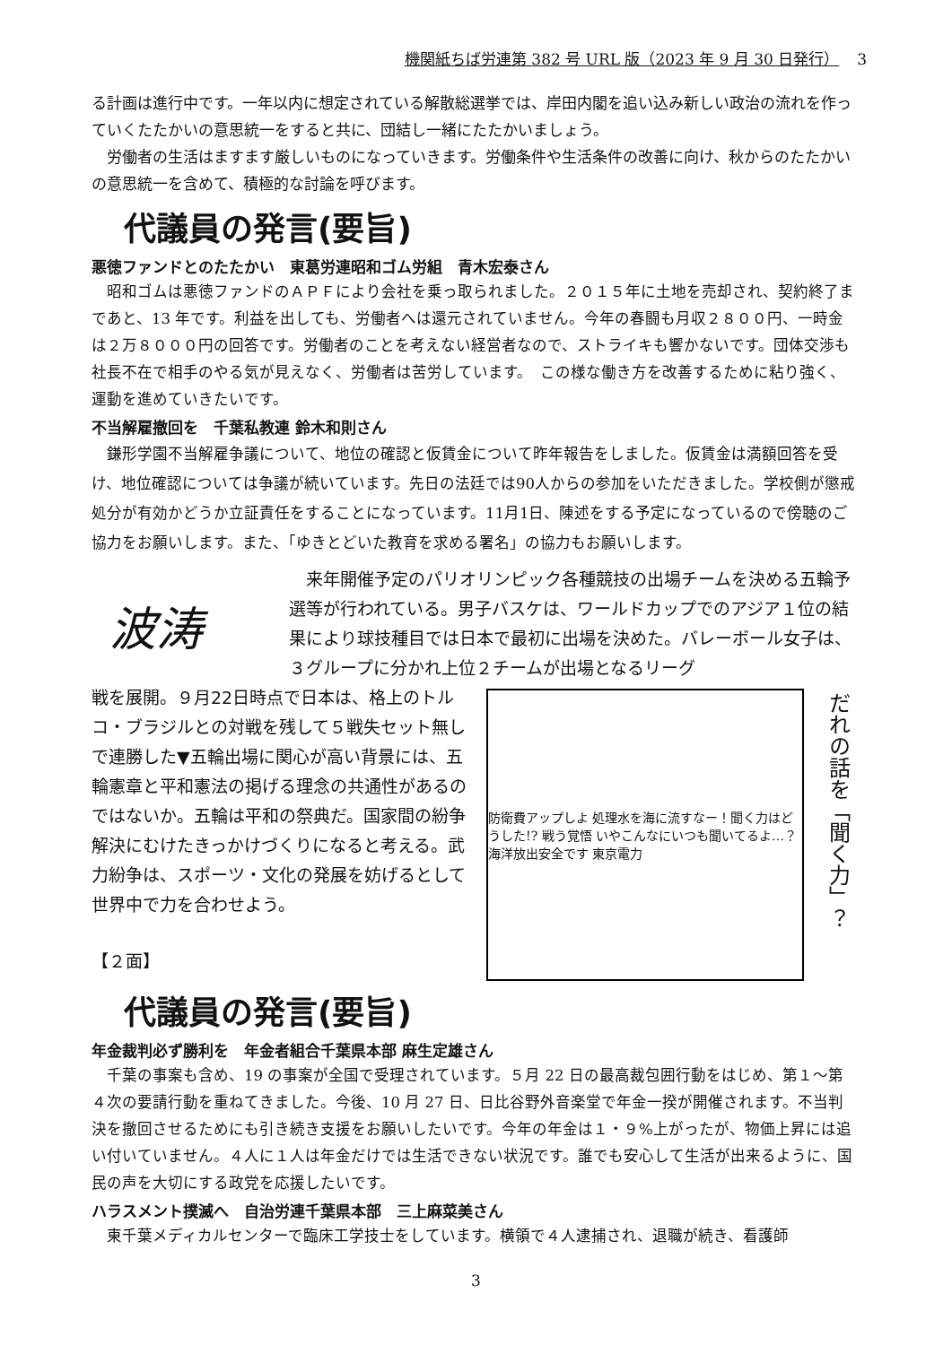機関紙ちば労連第 382 号 URL 版（2023 年 9 月 30 日発行） 3
る計画は進行中です。一年以内に想定されている解散総選挙では、岸田内閣を追い込み新しい政治の流れを作っていくたたかいの意思統一をすると共に、団結し一緒にたたかいましょう。
　労働者の生活はますます厳しいものになっていきます。労働条件や生活条件の改善に向け、秋からのたたかいの意思統一を含めて、積極的な討論を呼びます。
代議員の発言(要旨)
悪徳ファンドとのたたかい　東葛労連昭和ゴム労組　青木宏泰さん
　昭和ゴムは悪徳ファンドのＡＰＦにより会社を乗っ取られました。２０１５年に土地を売却され、契約終了まであと、13 年です。利益を出しても、労働者へは還元されていません。今年の春闘も月収２８００円、一時金は２万８０００円の回答です。労働者のことを考えない経営者なので、ストライキも響かないです。団体交渉も社長不在で相手のやる気が見えなく、労働者は苦労しています。　この様な働き方を改善するために粘り強く、運動を進めていきたいです。
不当解雇撤回を　千葉私教連 鈴木和則さん
　鎌形学園不当解雇争議について、地位の確認と仮賃金について昨年報告をしました。仮賃金は満額回答を受け、地位確認については争議が続いています。先日の法廷では90人からの参加をいただきました。学校側が懲戒処分が有効かどうか立証責任をすることになっています。11月1日、陳述をする予定になっているので傍聴のご協力をお願いします。また、「ゆきとどいた教育を求める署名」の協力もお願いします。
波涛
　来年開催予定のパリオリンピック各種競技の出場チームを決める五輪予選等が行われている。男子バスケは、ワールドカップでのアジア１位の結果により球技種目では日本で最初に出場を決めた。バレーボール女子は、３グループに分かれ上位２チームが出場となるリーグ
戦を展開。９月22日時点で日本は、格上のトルコ・ブラジルとの対戦を残して５戦失セット無しで連勝した▼五輪出場に関心が高い背景には、五輪憲章と平和憲法の掲げる理念の共通性があるのではないか。五輪は平和の祭典だ。国家間の紛争解決にむけたきっかけづくりになると考える。武力紛争は、スポーツ・文化の発展を妨げるとして世界中で力を合わせよう。
【２面】
防衛費アップしよ 処理水を海に流すなー！聞く力はどうした!? 戦う覚悟 いやこんなにいつも聞いてるよ…？ 海洋放出安全です 東京電力
だれの話を「聞く力」？
代議員の発言(要旨)
年金裁判必ず勝利を　年金者組合千葉県本部 麻生定雄さん
　千葉の事案も含め、19 の事案が全国で受理されています。５月 22 日の最高裁包囲行動をはじめ、第１～第４次の要請行動を重ねてきました。今後、10 月 27 日、日比谷野外音楽堂で年金一揆が開催されます。不当判決を撤回させるためにも引き続き支援をお願いしたいです。今年の年金は１・９%上がったが、物価上昇には追い付いていません。４人に１人は年金だけでは生活できない状況です。誰でも安心して生活が出来るように、国民の声を大切にする政党を応援したいです。
ハラスメント撲滅へ　自治労連千葉県本部　三上麻菜美さん
　東千葉メディカルセンターで臨床工学技士をしています。横領で４人逮捕され、退職が続き、看護師
3